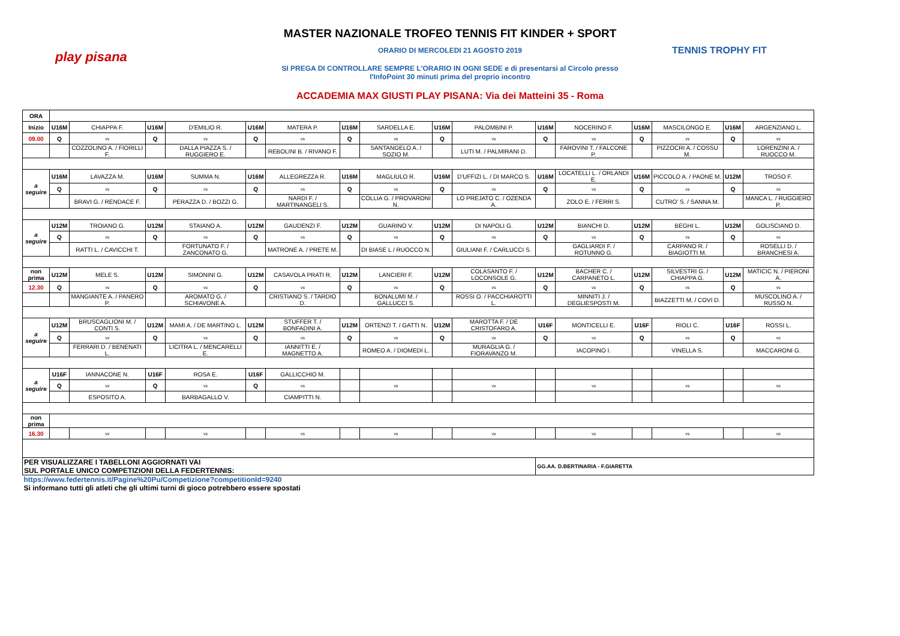play pisana TENNIS TROPHY FIT
MASTER NAZIONALE TROFEO TENNIS FIT KINDER + SPORT
ORARIO DI MERCOLEDI 21 AGOSTO 2019
SI PREGA DI CONTROLLARE SEMPRE L'ORARIO IN OGNI SEDE e di presentarsi al Circolo presso
l'InfoPoint 30 minuti prima del proprio incontro
ACCADEMIA MAX GIUSTI PLAY PISANA: Via dei Matteini 35 - Roma
| ORA | | | | | | | | | | | | | | | | |
| Inizio | U16M | CHIAPPA F. | U16M | D'EMILIO R. | U16M | MATERA P. | U16M | SARDELLA E. | U16M | PALOMBINI P. | U16M | NOCERINO F. | U16M | MASCILONGO E. | U16M | ARGENZIANO L. |
| 09.00 | Q | vs | Q | vs | Q | vs | Q | vs | Q | vs | Q | vs | Q | vs | Q | vs |
| | | COZZOLINO A. / FIORILLI F. | | DALLA PIAZZA S. / RUGGIERO E. | | REBOLINI B. / RIVANO F. | | SANTANGELO A. / SOZIO M. | | LUTI M. / PALMIRANI D. | | FAROVINI T. / FALCONE P. | | PIZZOCRI A. / COSSU M. | | LORENZINI A. / RUOCCO M. |
| a seguire | U16M | LAVAZZA M. | U16M | SUMMA N. | U16M | ALLEGREZZA R. | U16M | MAGLIULO R. | U16M | D'UFFIZI L. / DI MARCO S. | U16M | LOCATELLI L. / ORLANDI E. | U16M | PICCOLO A. / PAONE M. | U12M | TROSO F. |
| | Q | vs | Q | vs | Q | vs | Q | vs | Q | vs | Q | vs | Q | vs | Q | vs |
| | | BRAVI G. / RENDACE F. | | PERAZZA D. / BOZZI G. | | NARDI F. / MARTINANGELI S. | | COLLIA G. / PROVARONI N. | | LO PREJATO C. / OZENDA A. | | ZOLO E. / FERRI S. | | CUTRO' S. / SANNA M. | | MANCA L. / RUGGIERO P. |
| a seguire | U12M | TROIANO G. | U12M | STAIANO A. | U12M | GAUDENZI F. | U12M | GUARINO V. | U12M | DI NAPOLI G. | U12M | BIANCHI D. | U12M | BEGHI L. | U12M | GOLISCIANO D. |
| | Q | vs | Q | vs | Q | vs | Q | vs | Q | vs | Q | vs | Q | vs | Q | vs |
| | | RATTI L. / CAVICCHI T. | | FORTUNATO F. / ZANCONATO G. | | MATRONE A. / PRETE M. | | DI BIASE L / RUOCCO N. | | GIULIANI F. / CARLUCCI S. | | GAGLIARDI F. / ROTUNNO G. | | CARPANO R. / BIAGIOTTI M. | | ROSELLI D. / BRANCHESI A. |
| non prima | U12M | MELE S. | U12M | SIMONINI G. | U12M | CASAVOLA PRATI R. | U12M | LANCIERI F. | U12M | COLASANTO F. / LOCONSOLE G. | U12M | BACHER C. / CARPANETO L. | U12M | SILVESTRI G. / CHIAPPA G. | U12M | MATICIC N. / PIERONI A. |
| 12.30 | Q | vs | Q | vs | Q | vs | Q | vs | Q | vs | Q | vs | Q | vs | Q | vs |
| | | MANGIANTE A. / PANERO P. | | AROMATO G. / SCHIAVONE A. | | CRISTIANO S. / TARDIO D. | | BONALUMI M. / GALLUCCI S. | | ROSSI O. / PACCHIAROTTI L. | | MINNITI J. / DEGLIESPOSTI M. | | BIAZZETTI M. / COVI D. | | MUSCOLINO A. / RUSSO N. |
| a seguire | U12M | BRUSCAGLIONI M. / CONTI S. | U12M | MAMI A. / DE MARTINO L. | U12M | STUFFER T. / BONFADINI A. | U12M | ORTENZI T. / GATTI N. | U12M | MAROTTA F. / DE CRISTOFARO A. | U16F | MONTICELLI E. | U16F | RIOLI C. | U16F | ROSSI L. |
| | Q | vs | Q | vs | Q | vs | Q | vs | Q | vs | Q | vs | Q | vs | Q | vs |
| | | FERRARI D. / BENENATI L. | | LICITRA L. / MENCARELLI E. | | IANNITTI E. / MAGNETTO A. | | ROMEO A. / DIOMEDI L. | | MURAGLIA G. / FIORAVANZO M. | | IACOPINO I. | | VINELLA S. | | MACCARONI G. |
| a seguire | U16F | IANNACONE N. | U16F | ROSA E. | U16F | GALLICCHIO M. | | | | | | | | | | |
| | Q | vs | Q | vs | Q | vs | | vs | | vs | | vs | | vs | | vs |
| | | ESPOSITO A. | | BARBAGALLO V. | | CIAMPITTI N. | | | | | | | | | | |
| non prima | | | | | | | | | | | | | | | | |
| 16.30 | | vs | | vs | | vs | | vs | | vs | | vs | | vs | | vs |
| PER VISUALIZZARE I TABELLONI AGGIORNATI VAI SUL PORTALE UNICO COMPETIZIONI DELLA FEDERTENNIS: | | | | | | | | | | | GG.AA. D.BERTINARIA - F.GIARETTA | | | | | |
| https://www.federtennis.it/Pagine%20Pu/Competizione?competitionId=9240 Si informano tutti gli atleti che gli ultimi turni di gioco potrebbero essere spostati | | | | | | | | | | | | | | | | |